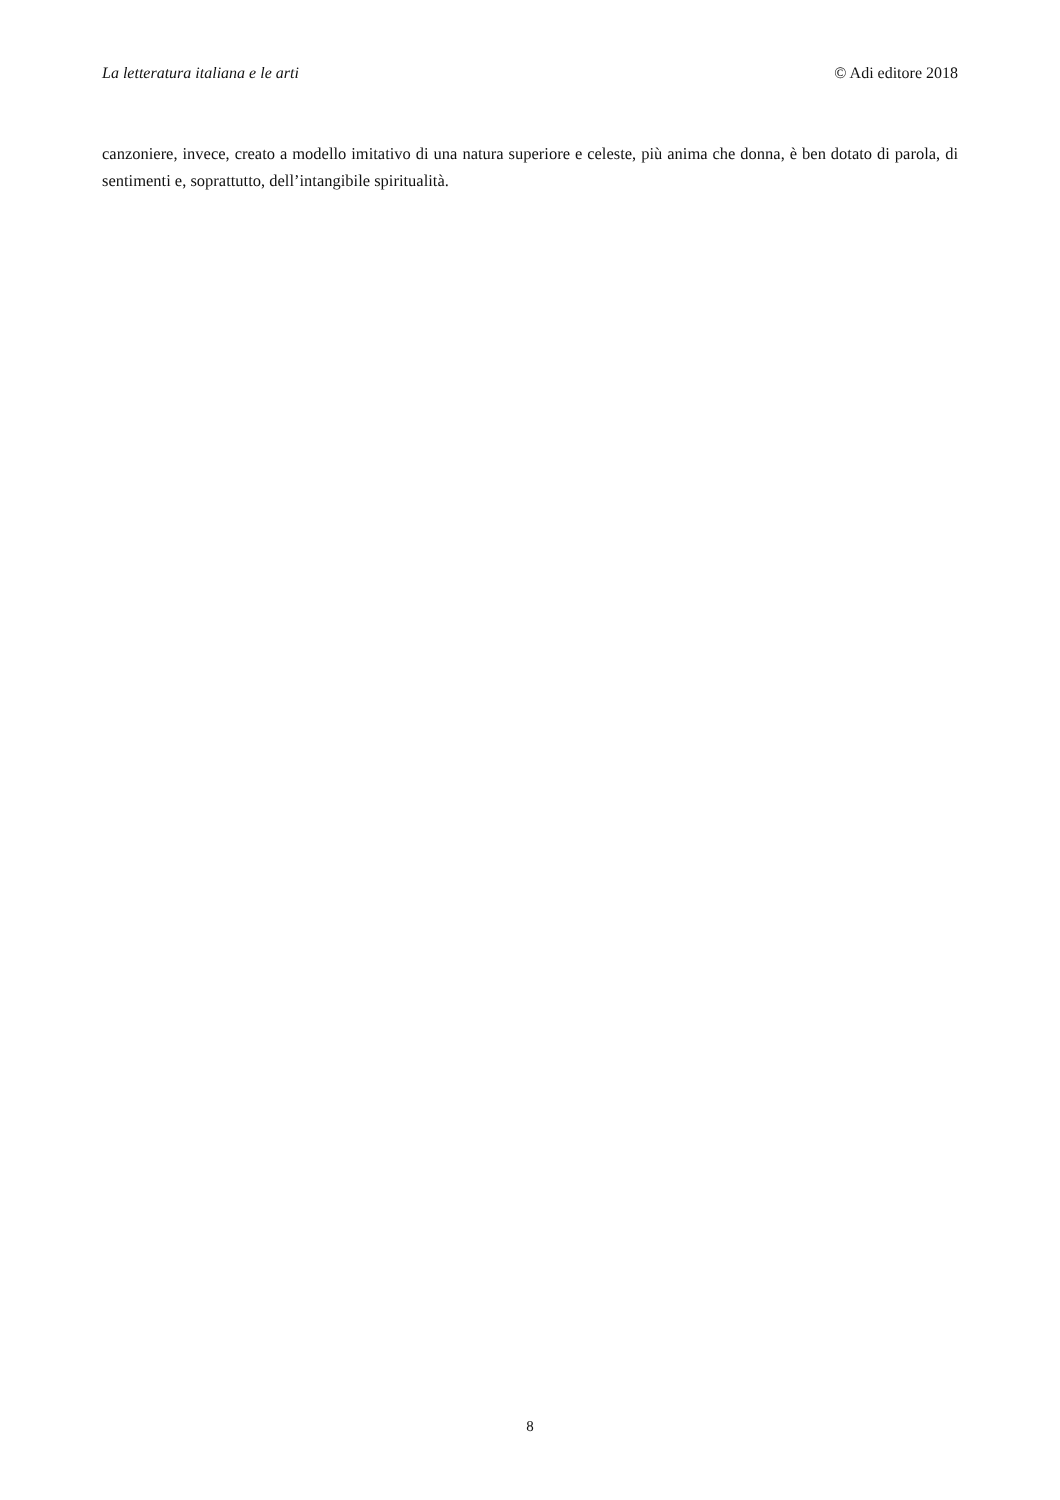La letteratura italiana e le arti © Adi editore 2018
canzoniere, invece, creato a modello imitativo di una natura superiore e celeste, più anima che donna, è ben dotato di parola, di sentimenti e, soprattutto, dell’intangibile spiritualità.
8